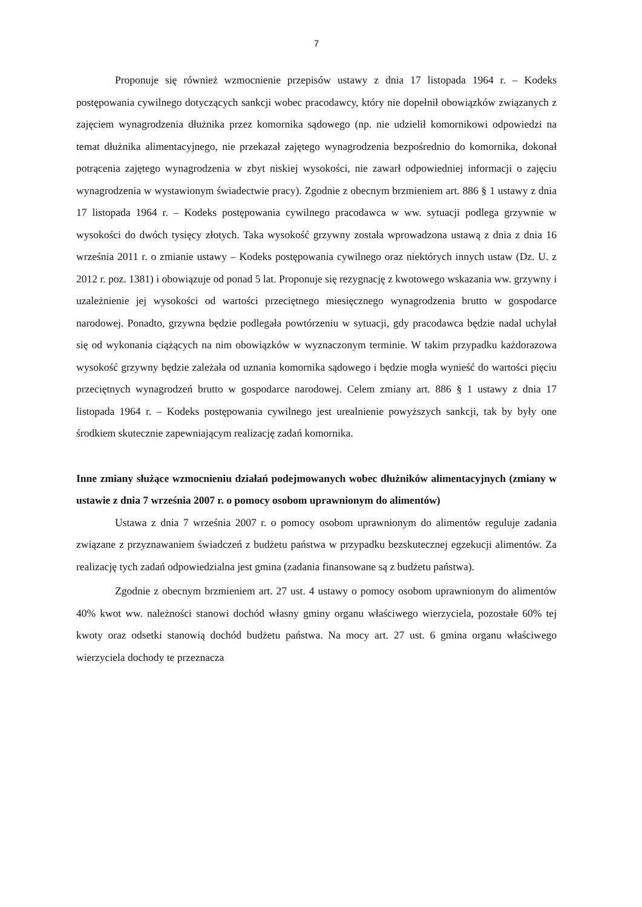7
Proponuje się również wzmocnienie przepisów ustawy z dnia 17 listopada 1964 r. – Kodeks postępowania cywilnego dotyczących sankcji wobec pracodawcy, który nie dopełnił obowiązków związanych z zajęciem wynagrodzenia dłużnika przez komornika sądowego (np. nie udzielił komornikowi odpowiedzi na temat dłużnika alimentacyjnego, nie przekazał zajętego wynagrodzenia bezpośrednio do komornika, dokonał potrącenia zajętego wynagrodzenia w zbyt niskiej wysokości, nie zawarł odpowiedniej informacji o zajęciu wynagrodzenia w wystawionym świadectwie pracy). Zgodnie z obecnym brzmieniem art. 886 § 1 ustawy z dnia 17 listopada 1964 r. – Kodeks postępowania cywilnego pracodawca w ww. sytuacji podlega grzywnie w wysokości do dwóch tysięcy złotych. Taka wysokość grzywny została wprowadzona ustawą z dnia z dnia 16 września 2011 r. o zmianie ustawy – Kodeks postępowania cywilnego oraz niektórych innych ustaw (Dz. U. z 2012 r. poz. 1381) i obowiązuje od ponad 5 lat. Proponuje się rezygnację z kwotowego wskazania ww. grzywny i uzależnienie jej wysokości od wartości przeciętnego miesięcznego wynagrodzenia brutto w gospodarce narodowej. Ponadto, grzywna będzie podlegała powtórzeniu w sytuacji, gdy pracodawca będzie nadal uchylał się od wykonania ciążących na nim obowiązków w wyznaczonym terminie. W takim przypadku każdorazowa wysokość grzywny będzie zależała od uznania komornika sądowego i będzie mogła wynieść do wartości pięciu przeciętnych wynagrodzeń brutto w gospodarce narodowej. Celem zmiany art. 886 § 1 ustawy z dnia 17 listopada 1964 r. – Kodeks postępowania cywilnego jest urealnienie powyższych sankcji, tak by były one środkiem skutecznie zapewniającym realizację zadań komornika.
Inne zmiany służące wzmocnieniu działań podejmowanych wobec dłużników alimentacyjnych (zmiany w ustawie z dnia 7 września 2007 r. o pomocy osobom uprawnionym do alimentów)
Ustawa z dnia 7 września 2007 r. o pomocy osobom uprawnionym do alimentów reguluje zadania związane z przyznawaniem świadczeń z budżetu państwa w przypadku bezskutecznej egzekucji alimentów. Za realizację tych zadań odpowiedzialna jest gmina (zadania finansowane są z budżetu państwa).
Zgodnie z obecnym brzmieniem art. 27 ust. 4 ustawy o pomocy osobom uprawnionym do alimentów 40% kwot ww. należności stanowi dochód własny gminy organu właściwego wierzyciela, pozostałe 60% tej kwoty oraz odsetki stanowią dochód budżetu państwa. Na mocy art. 27 ust. 6 gmina organu właściwego wierzyciela dochody te przeznacza